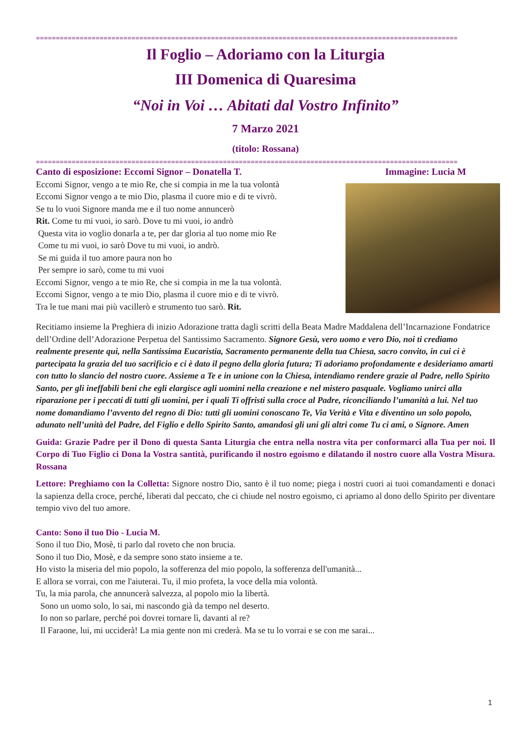==========================================================================================================
Il Foglio – Adoriamo con la Liturgia
III Domenica di Quaresima
“Noi in Voi … Abitati dal Vostro Infinito”
7 Marzo 2021
(titolo: Rossana)
==========================================================================================================
Canto di esposizione: Eccomi Signor – Donatella T. Immagine: Lucia M
Eccomi Signor, vengo a te mio Re, che si compia in me la tua volontà
Eccomi Signor vengo a te mio Dio, plasma il cuore mio e di te vivrò.
Se tu lo vuoi Signore manda me e il tuo nome annuncerò
Rit. Come tu mi vuoi, io sarò. Dove tu mi vuoi, io andrò
Questa vita io voglio donarla a te, per dar gloria al tuo nome mio Re
Come tu mi vuoi, io sarò Dove tu mi vuoi, io andrò.
Se mi guida il tuo amore paura non ho
Per sempre io sarò, come tu mi vuoi
Eccomi Signor, vengo a te mio Re, che si compia in me la tua volontà.
Eccomi Signor, vengo a te mio Dio, plasma il cuore mio e di te vivrò.
Tra le tue mani mai più vacillerò e strumento tuo sarò. Rit.
Recitiamo insieme la Preghiera di inizio Adorazione tratta dagli scritti della Beata Madre Maddalena dell’Incarnazione Fondatrice dell’Ordine dell’Adorazione Perpetua del Santissimo Sacramento. Signore Gesù, vero uomo e vero Dio, noi ti crediamo realmente presente qui, nella Santissima Eucaristia, Sacramento permanente della tua Chiesa, sacro convito, in cui ci è partecipata la grazia del tuo sacrificio e ci è dato il pegno della gloria futura; Ti adoriamo profondamente e desideriamo amarti con tutto lo slancio del nostro cuore. Assieme a Te e in unione con la Chiesa, intendiamo rendere grazie al Padre, nello Spirito Santo, per gli ineffabili beni che egli elargisce agli uomini nella creazione e nel mistero pasquale. Vogliamo unirci alla riparazione per i peccati di tutti gli uomini, per i quali Ti offristi sulla croce al Padre, riconciliando l’umanità a lui. Nel tuo nome domandiamo l’avvento del regno di Dio: tutti gli uomini conoscano Te, Via Verità e Vita e diventino un solo popolo, adunato nell’unità del Padre, del Figlio e dello Spirito Santo, amandosi gli uni gli altri come Tu ci ami, o Signore. Amen
Guida: Grazie Padre per il Dono di questa Santa Liturgia che entra nella nostra vita per conformarci alla Tua per noi. Il Corpo di Tuo Figlio ci Dona la Vostra santità, purificando il nostro egoismo e dilatando il nostro cuore alla Vostra Misura. Rossana
Lettore: Preghiamo con la Colletta: Signore nostro Dio, santo è il tuo nome; piega i nostri cuori ai tuoi comandamenti e donaci la sapienza della croce, perché, liberati dal peccato, che ci chiude nel nostro egoismo, ci apriamo al dono dello Spirito per diventare tempio vivo del tuo amore.
Canto: Sono il tuo Dio - Lucia M.
Sono il tuo Dio, Mosè, ti parlo dal roveto che non brucia.
Sono il tuo Dio, Mosè, e da sempre sono stato insieme a te.
Ho visto la miseria del mio popolo, la sofferenza del mio popolo, la sofferenza dell'umanità...
E allora se vorrai, con me l'aiuterai. Tu, il mio profeta, la voce della mia volontà.
Tu, la mia parola, che annuncerà salvezza, al popolo mio la libertà.
Sono un uomo solo, lo sai, mi nascondo già da tempo nel deserto.
Io non so parlare, perché poi dovrei tornare lì, davanti al re?
Il Faraone, lui, mi ucciderà! La mia gente non mi crederà. Ma se tu lo vorrai e se con me sarai...
1